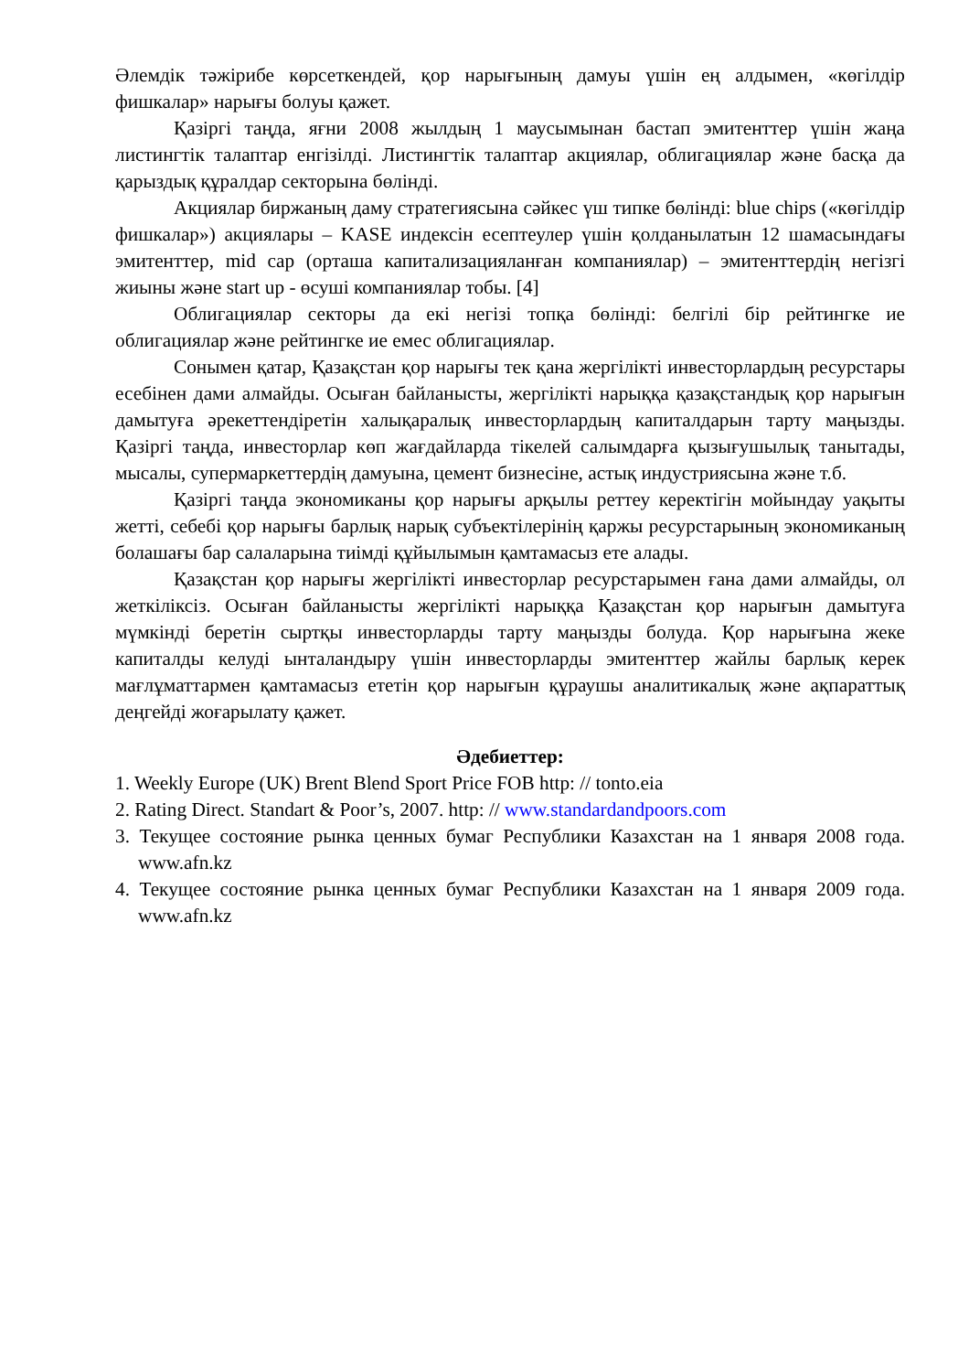Әлемдік тәжірибе көрсеткендей, қор нарығының дамуы үшін ең алдымен, «көгілдір фишкалар» нарығы болуы қажет.
Қазіргі таңда, яғни 2008 жылдың 1 маусымынан бастап эмитенттер үшін жаңа листингтік талаптар енгізілді. Листингтік талаптар акциялар, облигациялар және басқа да қарыздық құралдар секторына бөлінді.
Акциялар биржаның даму стратегиясына сәйкес үш типке бөлінді: blue chips («көгілдір фишкалар») акциялары – KASE индексін есептеулер үшін қолданылатын 12 шамасындағы эмитенттер, mid cap (орташа капитализацияланған компаниялар) – эмитенттердің негізгі жиыны және start up - өсуші компаниялар тобы. [4]
Облигациялар секторы да екі негізі топқа бөлінді: белгілі бір рейтингке ие облигациялар және рейтингке ие емес облигациялар.
Сонымен қатар, Қазақстан қор нарығы тек қана жергілікті инвесторлардың ресурстары есебінен дами алмайды. Осыған байланысты, жергілікті нарыққа қазақстандық қор нарығын дамытуға әрекеттендіретін халықаралық инвесторлардың капиталдарын тарту маңызды. Қазіргі таңда, инвесторлар көп жағдайларда тікелей салымдарға қызығушылық танытады, мысалы, супермаркеттердің дамуына, цемент бизнесіне, астық индустриясына және т.б.
Қазіргі таңда экономиканы қор нарығы арқылы реттеу керектігін мойындау уақыты жетті, себебі қор нарығы барлық нарық субъектілерінің қаржы ресурстарының экономиканың болашағы бар салаларына тиімді құйылымын қамтамасыз ете алады.
Қазақстан қор нарығы жергілікті инвесторлар ресурстарымен ғана дами алмайды, ол жеткіліксіз. Осыған байланысты жергілікті нарыққа Қазақстан қор нарығын дамытуға мүмкінді беретін сыртқы инвесторларды тарту маңызды болуда. Қор нарығына жеке капиталды келуді ынталандыру үшін инвесторларды эмитенттер жайлы барлық керек мағлұматтармен қамтамасыз ететін қор нарығын құраушы аналитикалық және ақпараттық деңгейді жоғарылату қажет.
Әдебиеттер:
1. Weekly Europe (UK) Brent Blend Sport Price FOB http: // tonto.eia
2. Rating Direct. Standart & Poor’s, 2007. http: // www.standardandpoors.com
3. Текущее состояние рынка ценных бумаг Республики Казахстан на 1 января 2008 года. www.afn.kz
4. Текущее состояние рынка ценных бумаг Республики Казахстан на 1 января 2009 года. www.afn.kz